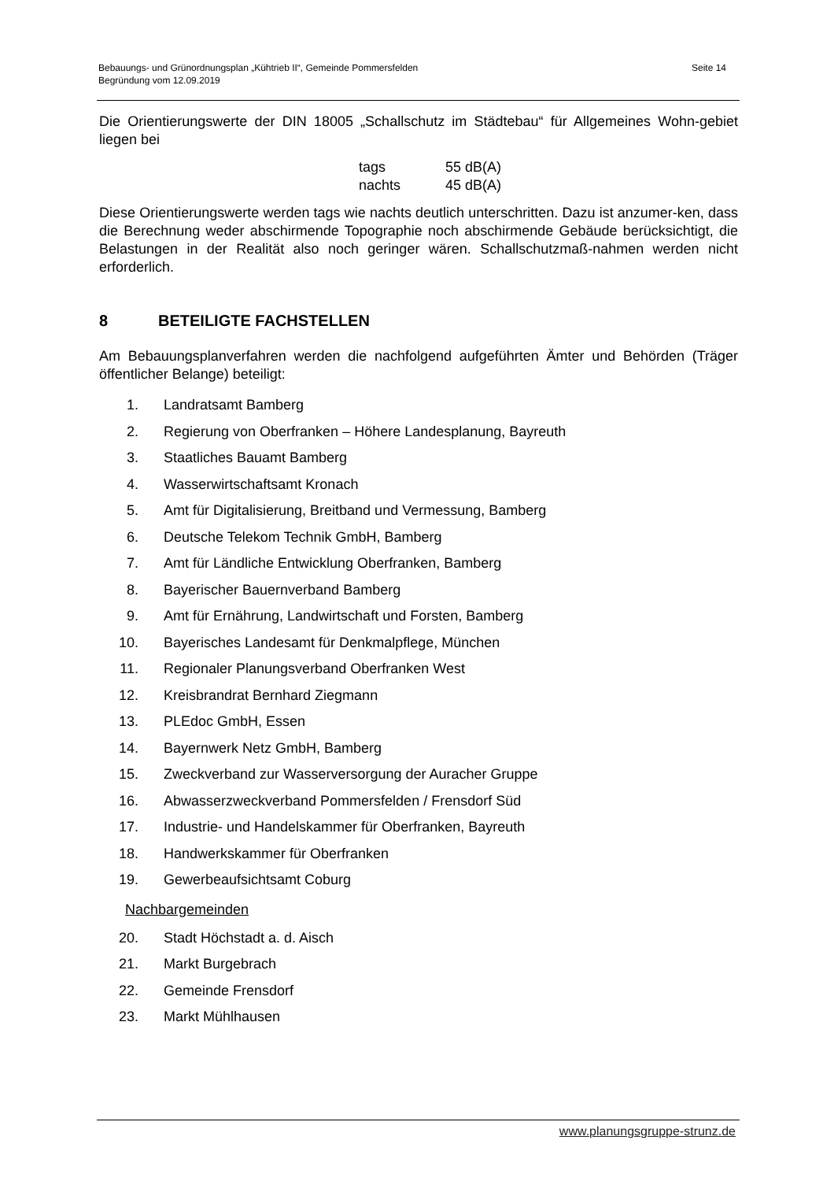Bebauungs- und Grünordnungsplan „Kühtrieb II“, Gemeinde Pommersfelden
Begründung vom 12.09.2019
Seite 14
Die Orientierungswerte der DIN 18005 „Schallschutz im Städtebau“ für Allgemeines Wohn-gebiet liegen bei
tags 55 dB(A)
nachts 45 dB(A)
Diese Orientierungswerte werden tags wie nachts deutlich unterschritten. Dazu ist anzumer-ken, dass die Berechnung weder abschirmende Topographie noch abschirmende Gebäude berücksichtigt, die Belastungen in der Realität also noch geringer wären. Schallschutzmaß-nahmen werden nicht erforderlich.
8 BETEILIGTE FACHSTELLEN
Am Bebauungsplanverfahren werden die nachfolgend aufgeführten Ämter und Behörden (Träger öffentlicher Belange) beteiligt:
1. Landratsamt Bamberg
2. Regierung von Oberfranken – Höhere Landesplanung, Bayreuth
3. Staatliches Bauamt Bamberg
4. Wasserwirtschaftsamt Kronach
5. Amt für Digitalisierung, Breitband und Vermessung, Bamberg
6. Deutsche Telekom Technik GmbH, Bamberg
7. Amt für Ländliche Entwicklung Oberfranken, Bamberg
8. Bayerischer Bauernverband Bamberg
9. Amt für Ernährung, Landwirtschaft und Forsten, Bamberg
10. Bayerisches Landesamt für Denkmalpflege, München
11. Regionaler Planungsverband Oberfranken West
12. Kreisbrandrat Bernhard Ziegmann
13. PLEdoc GmbH, Essen
14. Bayernwerk Netz GmbH, Bamberg
15. Zweckverband zur Wasserversorgung der Auracher Gruppe
16. Abwasserzweckverband Pommersfelden / Frensdorf Süd
17. Industrie- und Handelskammer für Oberfranken, Bayreuth
18. Handwerkskammer für Oberfranken
19. Gewerbeaufsichtsamt Coburg
Nachbargemeinden
20. Stadt Höchstadt a. d. Aisch
21. Markt Burgebrach
22. Gemeinde Frensdorf
23. Markt Mühlhausen
www.planungsgruppe-strunz.de